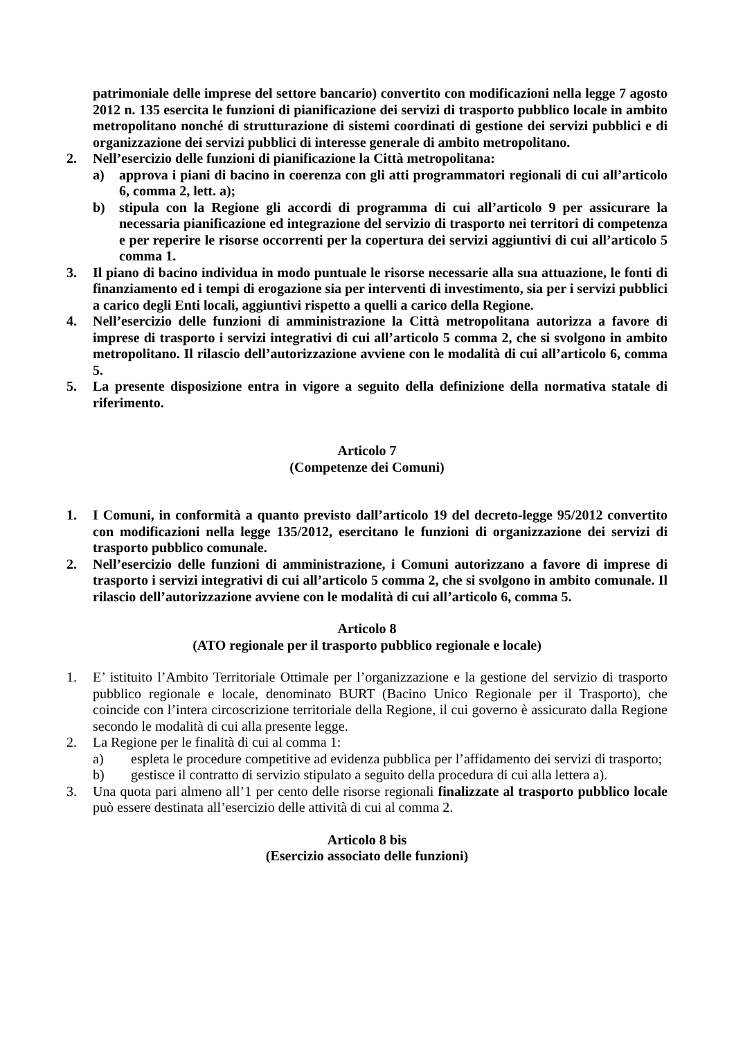patrimoniale delle imprese del settore bancario) convertito con modificazioni nella legge 7 agosto 2012 n. 135 esercita le funzioni di pianificazione dei servizi di trasporto pubblico locale in ambito metropolitano nonché di strutturazione di sistemi coordinati di gestione dei servizi pubblici e di organizzazione dei servizi pubblici di interesse generale di ambito metropolitano.
2. Nell’esercizio delle funzioni di pianificazione la Città metropolitana:
a) approva i piani di bacino in coerenza con gli atti programmatori regionali di cui all’articolo 6, comma 2, lett. a);
b) stipula con la Regione gli accordi di programma di cui all’articolo 9 per assicurare la necessaria pianificazione ed integrazione del servizio di trasporto nei territori di competenza e per reperire le risorse occorrenti per la copertura dei servizi aggiuntivi di cui all’articolo 5 comma 1.
3. Il piano di bacino individua in modo puntuale le risorse necessarie alla sua attuazione, le fonti di finanziamento ed i tempi di erogazione sia per interventi di investimento, sia per i servizi pubblici a carico degli Enti locali, aggiuntivi rispetto a quelli a carico della Regione.
4. Nell’esercizio delle funzioni di amministrazione la Città metropolitana autorizza a favore di imprese di trasporto i servizi integrativi di cui all’articolo 5 comma 2, che si svolgono in ambito metropolitano. Il rilascio dell’autorizzazione avviene con le modalità di cui all’articolo 6, comma 5.
5. La presente disposizione entra in vigore a seguito della definizione della normativa statale di riferimento.
Articolo 7
(Competenze dei Comuni)
1. I Comuni, in conformità a quanto previsto dall’articolo 19 del decreto-legge 95/2012 convertito con modificazioni nella legge 135/2012, esercitano le funzioni di organizzazione dei servizi di trasporto pubblico comunale.
2. Nell’esercizio delle funzioni di amministrazione, i Comuni autorizzano a favore di imprese di trasporto i servizi integrativi di cui all’articolo 5 comma 2, che si svolgono in ambito comunale. Il rilascio dell’autorizzazione avviene con le modalità di cui all’articolo 6, comma 5.
Articolo 8
(ATO regionale per il trasporto pubblico regionale e locale)
1. E’ istituito l’Ambito Territoriale Ottimale per l’organizzazione e la gestione del servizio di trasporto pubblico regionale e locale, denominato BURT (Bacino Unico Regionale per il Trasporto), che coincide con l’intera circoscrizione territoriale della Regione, il cui governo è assicurato dalla Regione secondo le modalità di cui alla presente legge.
2. La Regione per le finalità di cui al comma 1:
a) espleta le procedure competitive ad evidenza pubblica per l’affidamento dei servizi di trasporto;
b) gestisce il contratto di servizio stipulato a seguito della procedura di cui alla lettera a).
3. Una quota pari almeno all’1 per cento delle risorse regionali finalizzate al trasporto pubblico locale può essere destinata all’esercizio delle attività di cui al comma 2.
Articolo 8 bis
(Esercizio associato delle funzioni)